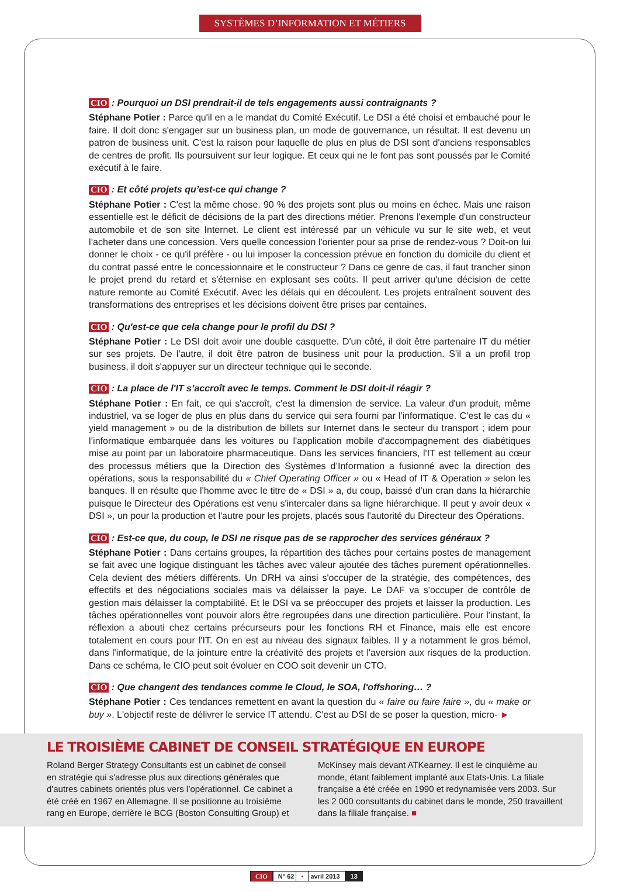SYSTÈMES D’INFORMATION ET MÉTIERS
CIO : Pourquoi un DSI prendrait-il de tels engagements aussi contraignants ?
Stéphane Potier : Parce qu'il en a le mandat du Comité Exécutif. Le DSI a été choisi et embauché pour le faire. Il doit donc s'engager sur un business plan, un mode de gouvernance, un résultat. Il est devenu un patron de business unit. C'est la raison pour laquelle de plus en plus de DSI sont d'anciens responsables de centres de profit. Ils poursuivent sur leur logique. Et ceux qui ne le font pas sont poussés par le Comité exécutif à le faire.
CIO : Et côté projets qu’est-ce qui change ?
Stéphane Potier : C'est la même chose. 90 % des projets sont plus ou moins en échec. Mais une raison essentielle est le déficit de décisions de la part des directions métier. Prenons l'exemple d'un constructeur automobile et de son site Internet. Le client est intéressé par un véhicule vu sur le site web, et veut l’acheter dans une concession. Vers quelle concession l'orienter pour sa prise de rendez-vous ? Doit-on lui donner le choix - ce qu'il préfère - ou lui imposer la concession prévue en fonction du domicile du client et du contrat passé entre le concessionnaire et le constructeur ? Dans ce genre de cas, il faut trancher sinon le projet prend du retard et s'éternise en explosant ses coûts. Il peut arriver qu'une décision de cette nature remonte au Comité Exécutif. Avec les délais qui en découlent. Les projets entraînent souvent des transformations des entreprises et les décisions doivent être prises par centaines.
CIO : Qu'est-ce que cela change pour le profil du DSI ?
Stéphane Potier : Le DSI doit avoir une double casquette. D'un côté, il doit être partenaire IT du métier sur ses projets. De l'autre, il doit être patron de business unit pour la production. S'il a un profil trop business, il doit s'appuyer sur un directeur technique qui le seconde.
CIO : La place de l'IT s’accroît avec le temps. Comment le DSI doit-il réagir ?
Stéphane Potier : En fait, ce qui s'accroît, c'est la dimension de service. La valeur d'un produit, même industriel, va se loger de plus en plus dans du service qui sera fourni par l'informatique. C’est le cas du « yield management » ou de la distribution de billets sur Internet dans le secteur du transport ; idem pour l’informatique embarquée dans les voitures ou l'application mobile d'accompagnement des diabétiques mise au point par un laboratoire pharmaceutique. Dans les services financiers, l'IT est tellement au cœur des processus métiers que la Direction des Systèmes d’Information a fusionné avec la direction des opérations, sous la responsabilité du « Chief Operating Officer » ou « Head of IT & Operation » selon les banques. Il en résulte que l'homme avec le titre de « DSI » a, du coup, baissé d'un cran dans la hiérarchie puisque le Directeur des Opérations est venu s'intercaler dans sa ligne hiérarchique. Il peut y avoir deux « DSI », un pour la production et l'autre pour les projets, placés sous l'autorité du Directeur des Opérations.
CIO : Est-ce que, du coup, le DSI ne risque pas de se rapprocher des services généraux ?
Stéphane Potier : Dans certains groupes, la répartition des tâches pour certains postes de management se fait avec une logique distinguant les tâches avec valeur ajoutée des tâches purement opérationnelles. Cela devient des métiers différents. Un DRH va ainsi s'occuper de la stratégie, des compétences, des effectifs et des négociations sociales mais va délaisser la paye. Le DAF va s'occuper de contrôle de gestion mais délaisser la comptabilité. Et le DSI va se préoccuper des projets et laisser la production. Les tâches opérationnelles vont pouvoir alors être regroupées dans une direction particulière. Pour l'instant, la réflexion a abouti chez certains précurseurs pour les fonctions RH et Finance, mais elle est encore totalement en cours pour l'IT. On en est au niveau des signaux faibles. Il y a notamment le gros bémol, dans l'informatique, de la jointure entre la créativité des projets et l'aversion aux risques de la production. Dans ce schéma, le CIO peut soit évoluer en COO soit devenir un CTO.
CIO : Que changent des tendances comme le Cloud, le SOA, l'offshoring… ?
Stéphane Potier : Ces tendances remettent en avant la question du « faire ou faire faire », du « make or buy ». L'objectif reste de délivrer le service IT attendu. C'est au DSI de se poser la question, micro- ►
LE TROISIÈME CABINET DE CONSEIL STRATÉGIQUE EN EUROPE
Roland Berger Strategy Consultants est un cabinet de conseil en stratégie qui s'adresse plus aux directions générales que d'autres cabinets orientés plus vers l’opérationnel. Ce cabinet a été créé en 1967 en Allemagne. Il se positionne au troisième rang en Europe, derrière le BCG (Boston Consulting Group) et McKinsey mais devant ATKearney. Il est le cinquième au monde, étant faiblement implanté aux Etats-Unis. La filiale française a été créée en 1990 et redynamisée vers 2003. Sur les 2 000 consultants du cabinet dans le monde, 250 travaillent dans la filiale française. ■
CIO N° 62 • avril 2013 13